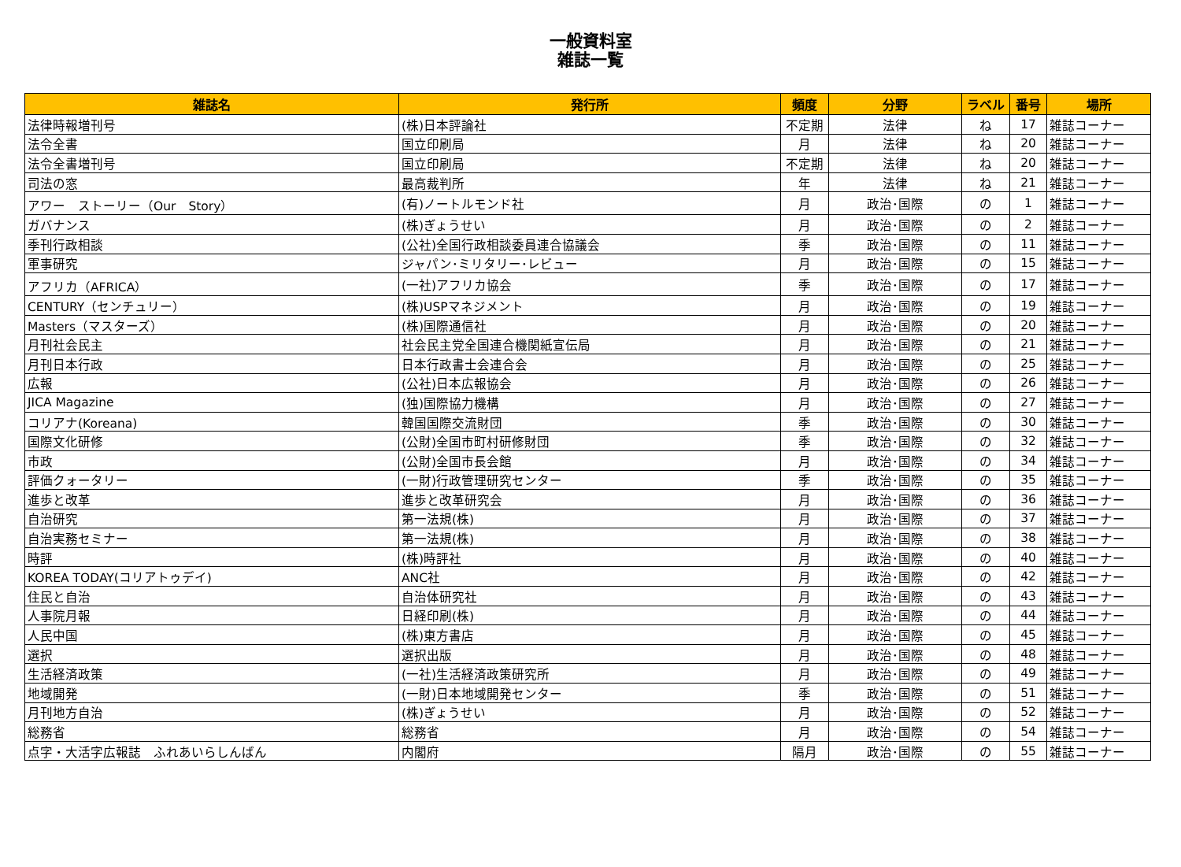一般資料室
雑誌一覧
| 雑誌名 | 発行所 | 頻度 | 分野 | ラベル | 番号 | 場所 |
| --- | --- | --- | --- | --- | --- | --- |
| 法律時報増刊号 | (株)日本評論社 | 不定期 | 法律 | ね | 17 | 雑誌コーナー |
| 法令全書 | 国立印刷局 | 月 | 法律 | ね | 20 | 雑誌コーナー |
| 法令全書増刊号 | 国立印刷局 | 不定期 | 法律 | ね | 20 | 雑誌コーナー |
| 司法の窓 | 最高裁判所 | 年 | 法律 | ね | 21 | 雑誌コーナー |
| アワー ストーリー（Our Story） | (有)ノートルモンド社 | 月 | 政治･国際 | の | 1 | 雑誌コーナー |
| ガバナンス | (株)ぎょうせい | 月 | 政治･国際 | の | 2 | 雑誌コーナー |
| 季刊行政相談 | (公社)全国行政相談委員連合協議会 | 季 | 政治･国際 | の | 11 | 雑誌コーナー |
| 軍事研究 | ジャパン･ミリタリー･レビュー | 月 | 政治･国際 | の | 15 | 雑誌コーナー |
| アフリカ（AFRICA） | (一社)アフリカ協会 | 季 | 政治･国際 | の | 17 | 雑誌コーナー |
| CENTURY（センチュリー） | (株)USPマネジメント | 月 | 政治･国際 | の | 19 | 雑誌コーナー |
| Masters（マスターズ） | (株)国際通信社 | 月 | 政治･国際 | の | 20 | 雑誌コーナー |
| 月刊社会民主 | 社会民主党全国連合機関紙宣伝局 | 月 | 政治･国際 | の | 21 | 雑誌コーナー |
| 月刊日本行政 | 日本行政書士会連合会 | 月 | 政治･国際 | の | 25 | 雑誌コーナー |
| 広報 | (公社)日本広報協会 | 月 | 政治･国際 | の | 26 | 雑誌コーナー |
| JICA Magazine | (独)国際協力機構 | 月 | 政治･国際 | の | 27 | 雑誌コーナー |
| コリアナ(Koreana) | 韓国国際交流財団 | 季 | 政治･国際 | の | 30 | 雑誌コーナー |
| 国際文化研修 | (公財)全国市町村研修財団 | 季 | 政治･国際 | の | 32 | 雑誌コーナー |
| 市政 | (公財)全国市長会館 | 月 | 政治･国際 | の | 34 | 雑誌コーナー |
| 評価クォータリー | (一財)行政管理研究センター | 季 | 政治･国際 | の | 35 | 雑誌コーナー |
| 進歩と改革 | 進歩と改革研究会 | 月 | 政治･国際 | の | 36 | 雑誌コーナー |
| 自治研究 | 第一法規(株) | 月 | 政治･国際 | の | 37 | 雑誌コーナー |
| 自治実務セミナー | 第一法規(株) | 月 | 政治･国際 | の | 38 | 雑誌コーナー |
| 時評 | (株)時評社 | 月 | 政治･国際 | の | 40 | 雑誌コーナー |
| KOREA TODAY(コリアトゥデイ) | ANC社 | 月 | 政治･国際 | の | 42 | 雑誌コーナー |
| 住民と自治 | 自治体研究社 | 月 | 政治･国際 | の | 43 | 雑誌コーナー |
| 人事院月報 | 日経印刷(株) | 月 | 政治･国際 | の | 44 | 雑誌コーナー |
| 人民中国 | (株)東方書店 | 月 | 政治･国際 | の | 45 | 雑誌コーナー |
| 選択 | 選択出版 | 月 | 政治･国際 | の | 48 | 雑誌コーナー |
| 生活経済政策 | (一社)生活経済政策研究所 | 月 | 政治･国際 | の | 49 | 雑誌コーナー |
| 地域開発 | (一財)日本地域開発センター | 季 | 政治･国際 | の | 51 | 雑誌コーナー |
| 月刊地方自治 | (株)ぎょうせい | 月 | 政治･国際 | の | 52 | 雑誌コーナー |
| 総務省 | 総務省 | 月 | 政治･国際 | の | 54 | 雑誌コーナー |
| 点字・大活字広報誌 ふれあいらしんばん | 内閣府 | 隔月 | 政治･国際 | の | 55 | 雑誌コーナー |